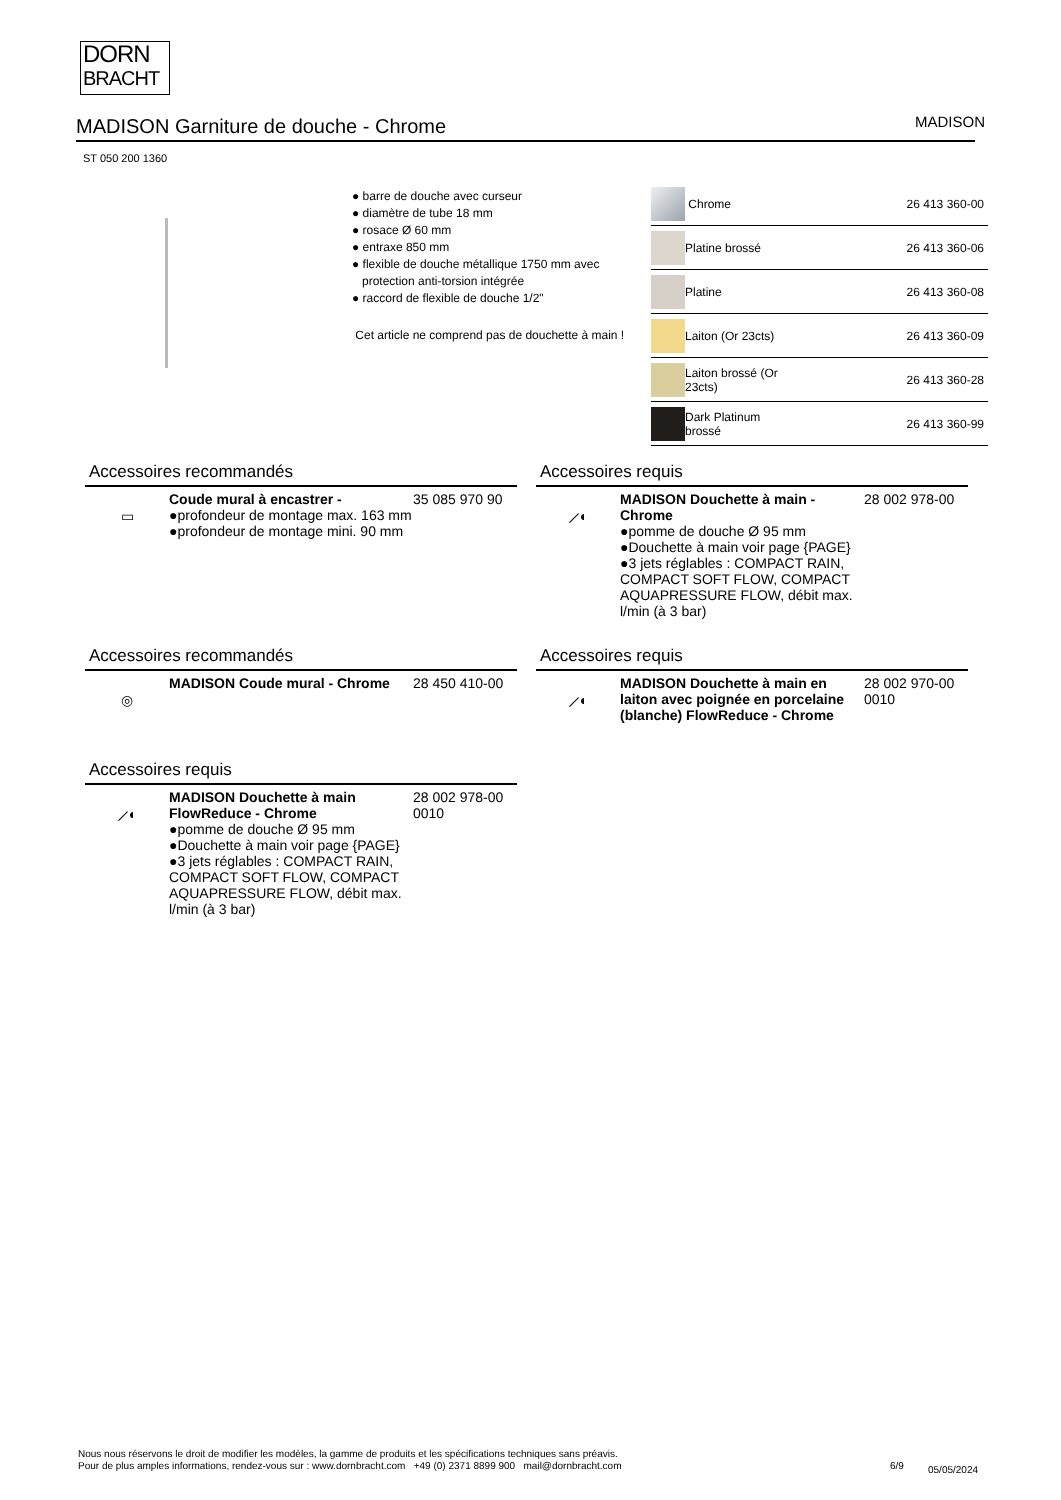DORN
BRACHT
MADISON Garniture de douche - Chrome
MADISON
ST 050 200 1360
● barre de douche avec curseur
● diamètre de tube 18 mm
● rosace Ø 60 mm
● entraxe 850 mm
● flexible de douche métallique 1750 mm avec
protection anti-torsion intégrée
● raccord de flexible de douche 1/2"
Cet article ne comprend pas de douchette à main !
| | Chrome | 26 413 360-00 |
| | Platine brossé | 26 413 360-06 |
| | Platine | 26 413 360-08 |
| | Laiton (Or 23cts) | 26 413 360-09 |
| | Laiton brossé (Or 23cts) | 26 413 360-28 |
| | Dark Platinum brossé | 26 413 360-99 |
Accessoires recommandés
▭
Coude mural à encastrer -
●profondeur de montage max. 163 mm
●profondeur de montage mini. 90 mm
35 085 970 90
Accessoires requis
⟋◐
MADISON Douchette à main - Chrome
●pomme de douche Ø 95 mm
●Douchette à main voir page {PAGE}
●3 jets réglables : COMPACT RAIN, COMPACT SOFT FLOW, COMPACT AQUAPRESSURE FLOW, débit max. l/min (à 3 bar)
28 002 978-00
Accessoires recommandés
◎
MADISON Coude mural - Chrome 28 450 410-00
Accessoires requis
⟋◐
MADISON Douchette à main en laiton avec poignée en porcelaine (blanche) FlowReduce - Chrome
28 002 970-00 0010
Accessoires requis
⟋◐
MADISON Douchette à main FlowReduce - Chrome
●pomme de douche Ø 95 mm
●Douchette à main voir page {PAGE}
●3 jets réglables : COMPACT RAIN, COMPACT SOFT FLOW, COMPACT AQUAPRESSURE FLOW, débit max. l/min (à 3 bar)
28 002 978-00 0010
Nous nous réservons le droit de modifier les modèles, la gamme de produits et les spécifications techniques sans préavis.
Pour de plus amples informations, rendez-vous sur : www.dornbracht.com +49 (0) 2371 8899 900 mail@dornbracht.com
6/9 05/05/2024